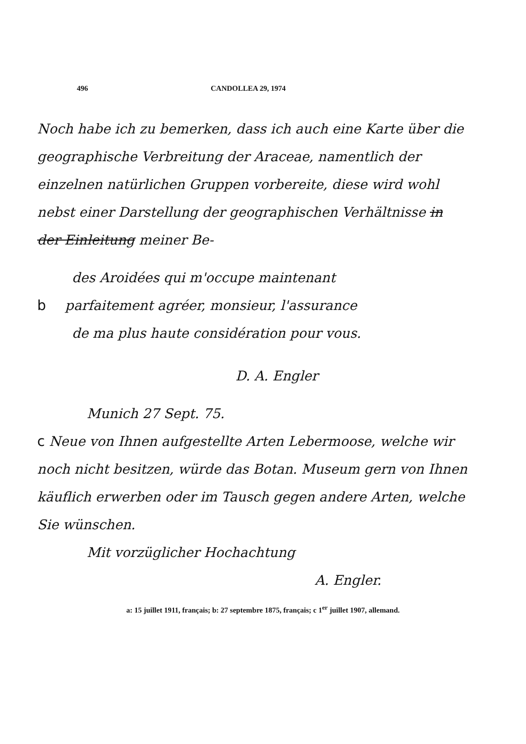496 CANDOLLEA 29, 1974
Noch habe ich zu bemerken, dass ich auch eine Karte über die geographische Verbreitung der Araceae, namentlich der einzelnen natürlichen Gruppen vorbereite, diese wird wohl nebst einer Darstellung der geographischen Verhältnisse in der Einleitung meiner Be-
des Aroidées qui m'occupe maintenant
b parfaitement agréer, monsieur, l'assurance
de ma plus haute considération pour vous.
D. A. Engler
Munich 27 Sept. 75.
c Neue von Ihnen aufgestellte Arten Lebermoose, welche wir noch nicht besitzen, würde das Botan. Museum gern von Ihnen käuflich erwerben oder im Tausch gegen andere Arten, welche Sie wünschen.
Mit vorzüglicher Hochachtung
A. Engler.
a: 15 juillet 1911, français; b: 27 septembre 1875, français; c 1<sup>er</sup> juillet 1907, allemand.